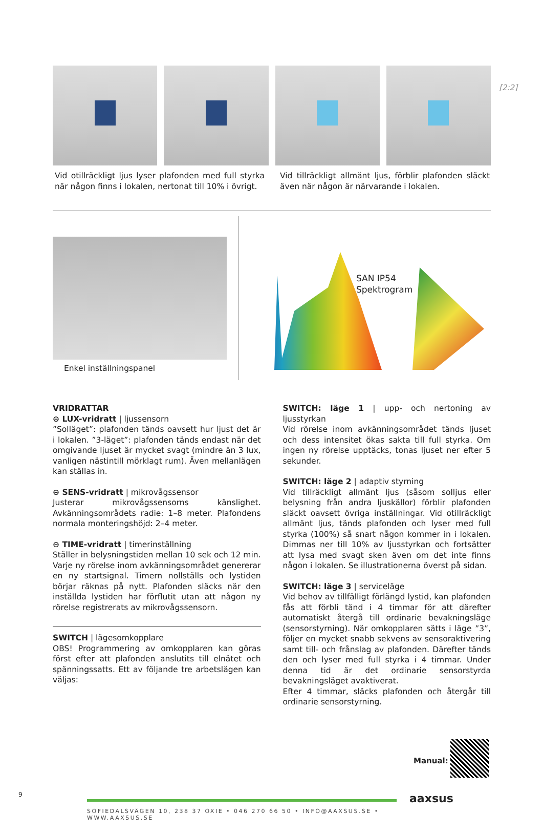[2:2]
Vid otillräckligt ljus lyser plafonden med full styrka när någon finns i lokalen, nertonat till 10% i övrigt.
Vid tillräckligt allmänt ljus, förblir plafonden släckt även när någon är närvarande i lokalen.
Enkel inställningspanel
SAN IP54
Spektrogram
VRIDRATTAR
⊖ LUX-vridratt | ljussensorn
”Solläget”: plafonden tänds oavsett hur ljust det är i lokalen. ”3-läget”: plafonden tänds endast när det omgivande ljuset är mycket svagt (mindre än 3 lux, vanligen nästintill mörklagt rum). Även mellanlägen kan ställas in.
⊖ SENS-vridratt | mikrovågssensor
Justerar mikrovågssensorns känslighet. Avkänningsområdets radie: 1–8 meter. Plafondens normala monteringshöjd: 2–4 meter.
⊖ TIME-vridratt | timerinställning
Ställer in belysningstiden mellan 10 sek och 12 min. Varje ny rörelse inom avkänningsområdet genererar en ny startsignal. Timern nollställs och lystiden börjar räknas på nytt. Plafonden släcks när den inställda lystiden har förflutit utan att någon ny rörelse registrerats av mikrovågssensorn.
SWITCH | lägesomkopplare
OBS! Programmering av omkopplaren kan göras först efter att plafonden anslutits till elnätet och spänningssatts. Ett av följande tre arbetslägen kan väljas:
SWITCH: läge 1 | upp- och nertoning av ljusstyrkan
Vid rörelse inom avkänningsområdet tänds ljuset och dess intensitet ökas sakta till full styrka. Om ingen ny rörelse upptäcks, tonas ljuset ner efter 5 sekunder.
SWITCH: läge 2 | adaptiv styrning
Vid tillräckligt allmänt ljus (såsom solljus eller belysning från andra ljuskällor) förblir plafonden släckt oavsett övriga inställningar. Vid otillräckligt allmänt ljus, tänds plafonden och lyser med full styrka (100%) så snart någon kommer in i lokalen. Dimmas ner till 10% av ljusstyrkan och fortsätter att lysa med svagt sken även om det inte finns någon i lokalen. Se illustrationerna överst på sidan.
SWITCH: läge 3 | serviceläge
Vid behov av tillfälligt förlängd lystid, kan plafonden fås att förbli tänd i 4 timmar för att därefter automatiskt återgå till ordinarie bevakningsläge (sensorstyrning). När omkopplaren sätts i läge ”3”, följer en mycket snabb sekvens av sensoraktivering samt till- och frånslag av plafonden. Därefter tänds den och lyser med full styrka i 4 timmar. Under denna tid är det ordinarie sensorstyrda bevakningsläget avaktiverat.
Efter 4 timmar, släcks plafonden och återgår till ordinarie sensorstyrning.
Manual:
9
SOFIEDALSVÄGEN 10, 238 37 OXIE • 046 270 66 50 • INFO@AAXSUS.SE • WWW.AAXSUS.SE
aaxsus